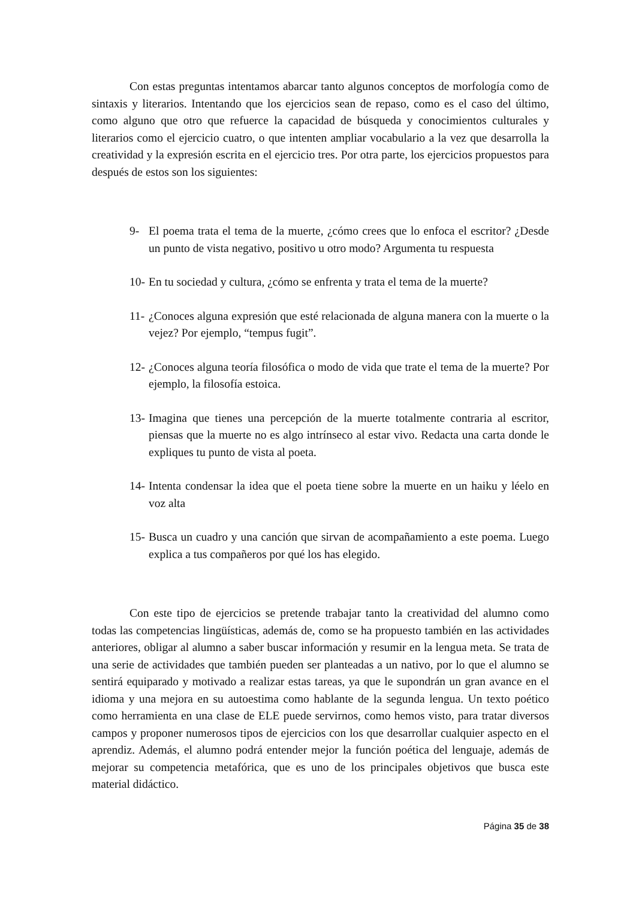Con estas preguntas intentamos abarcar tanto algunos conceptos de morfología como de sintaxis y literarios. Intentando que los ejercicios sean de repaso, como es el caso del último, como alguno que otro que refuerce la capacidad de búsqueda y conocimientos culturales y literarios como el ejercicio cuatro, o que intenten ampliar vocabulario a la vez que desarrolla la creatividad y la expresión escrita en el ejercicio tres. Por otra parte, los ejercicios propuestos para después de estos son los siguientes:
9- El poema trata el tema de la muerte, ¿cómo crees que lo enfoca el escritor? ¿Desde un punto de vista negativo, positivo u otro modo? Argumenta tu respuesta
10- En tu sociedad y cultura, ¿cómo se enfrenta y trata el tema de la muerte?
11- ¿Conoces alguna expresión que esté relacionada de alguna manera con la muerte o la vejez? Por ejemplo, “tempus fugit”.
12- ¿Conoces alguna teoría filosófica o modo de vida que trate el tema de la muerte? Por ejemplo, la filosofía estoica.
13- Imagina que tienes una percepción de la muerte totalmente contraria al escritor, piensas que la muerte no es algo intrínseco al estar vivo. Redacta una carta donde le expliques tu punto de vista al poeta.
14- Intenta condensar la idea que el poeta tiene sobre la muerte en un haiku y léelo en voz alta
15- Busca un cuadro y una canción que sirvan de acompañamiento a este poema. Luego explica a tus compañeros por qué los has elegido.
Con este tipo de ejercicios se pretende trabajar tanto la creatividad del alumno como todas las competencias lingüísticas, además de, como se ha propuesto también en las actividades anteriores, obligar al alumno a saber buscar información y resumir en la lengua meta. Se trata de una serie de actividades que también pueden ser planteadas a un nativo, por lo que el alumno se sentirá equiparado y motivado a realizar estas tareas, ya que le supondrán un gran avance en el idioma y una mejora en su autoestima como hablante de la segunda lengua. Un texto poético como herramienta en una clase de ELE puede servirnos, como hemos visto, para tratar diversos campos y proponer numerosos tipos de ejercicios con los que desarrollar cualquier aspecto en el aprendiz. Además, el alumno podrá entender mejor la función poética del lenguaje, además de mejorar su competencia metafórica, que es uno de los principales objetivos que busca este material didáctico.
Página 35 de 38